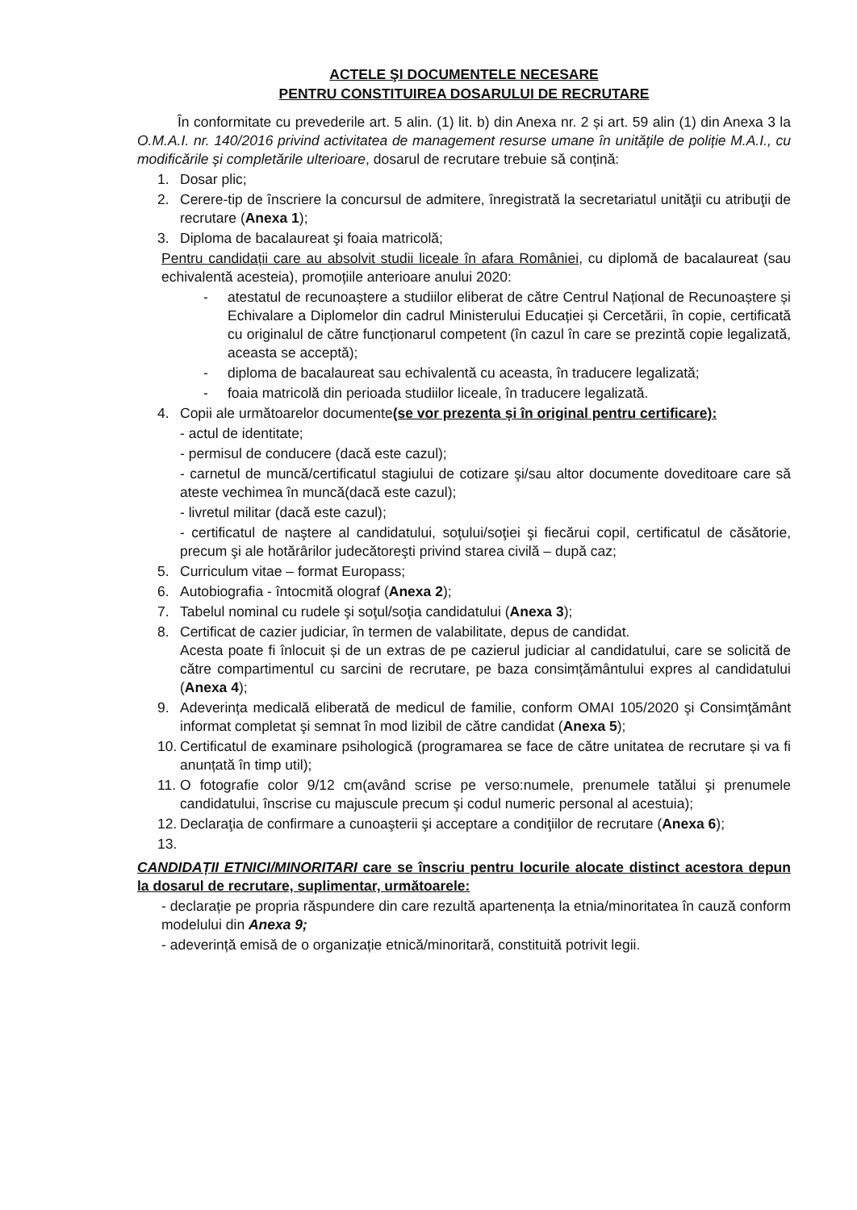ACTELE ŞI DOCUMENTELE NECESARE
PENTRU CONSTITUIREA DOSARULUI DE RECRUTARE
În conformitate cu prevederile art. 5 alin. (1) lit. b) din Anexa nr. 2 și art. 59 alin (1) din Anexa 3 la O.M.A.I. nr. 140/2016 privind activitatea de management resurse umane în unităţile de poliție M.A.I., cu modificările și completările ulterioare, dosarul de recrutare trebuie să conțină:
1. Dosar plic;
2. Cerere-tip de înscriere la concursul de admitere, înregistrată la secretariatul unităţii cu atribuţii de recrutare (Anexa 1);
3. Diploma de bacalaureat şi foaia matricolă;
Pentru candidații care au absolvit studii liceale în afara României, cu diplomă de bacalaureat (sau echivalentă acesteia), promoțiile anterioare anului 2020:
- atestatul de recunoaștere a studiilor eliberat de către Centrul Național de Recunoaștere și Echivalare a Diplomelor din cadrul Ministerului Educației și Cercetării, în copie, certificată cu originalul de către funcționarul competent (în cazul în care se prezintă copie legalizată, aceasta se acceptă);
- diploma de bacalaureat sau echivalentă cu aceasta, în traducere legalizată;
- foaia matricolă din perioada studiilor liceale, în traducere legalizată.
4. Copii ale următoarelor documente(se vor prezenta și în original pentru certificare):
- actul de identitate;
- permisul de conducere (dacă este cazul);
- carnetul de muncă/certificatul stagiului de cotizare şi/sau altor documente doveditoare care să ateste vechimea în muncă(dacă este cazul);
- livretul militar (dacă este cazul);
- certificatul de naştere al candidatului, soţului/soţiei şi fiecărui copil, certificatul de căsătorie, precum şi ale hotărârilor judecătoreşti privind starea civilă – după caz;
5. Curriculum vitae – format Europass;
6. Autobiografia - întocmită olograf (Anexa 2);
7. Tabelul nominal cu rudele şi soţul/soţia candidatului (Anexa 3);
8. Certificat de cazier judiciar, în termen de valabilitate, depus de candidat.
Acesta poate fi înlocuit și de un extras de pe cazierul judiciar al candidatului, care se solicită de către compartimentul cu sarcini de recrutare, pe baza consimțământului expres al candidatului (Anexa 4);
9. Adeverința medicală eliberată de medicul de familie, conform OMAI 105/2020 şi Consimţământ informat completat şi semnat în mod lizibil de către candidat (Anexa 5);
10. Certificatul de examinare psihologică (programarea se face de către unitatea de recrutare și va fi anunțată în timp util);
11. O fotografie color 9/12 cm(având scrise pe verso:numele, prenumele tatălui şi prenumele candidatului, înscrise cu majuscule precum şi codul numeric personal al acestuia);
12. Declaraţia de confirmare a cunoaşterii şi acceptare a condiţiilor de recrutare (Anexa 6);
13.
CANDIDAȚII ETNICI/MINORITARI care se înscriu pentru locurile alocate distinct acestora depun la dosarul de recrutare, suplimentar, următoarele:
- declarație pe propria răspundere din care rezultă apartenența la etnia/minoritatea în cauză conform modelului din Anexa 9;
- adeverință emisă de o organizație etnică/minoritară, constituită potrivit legii.